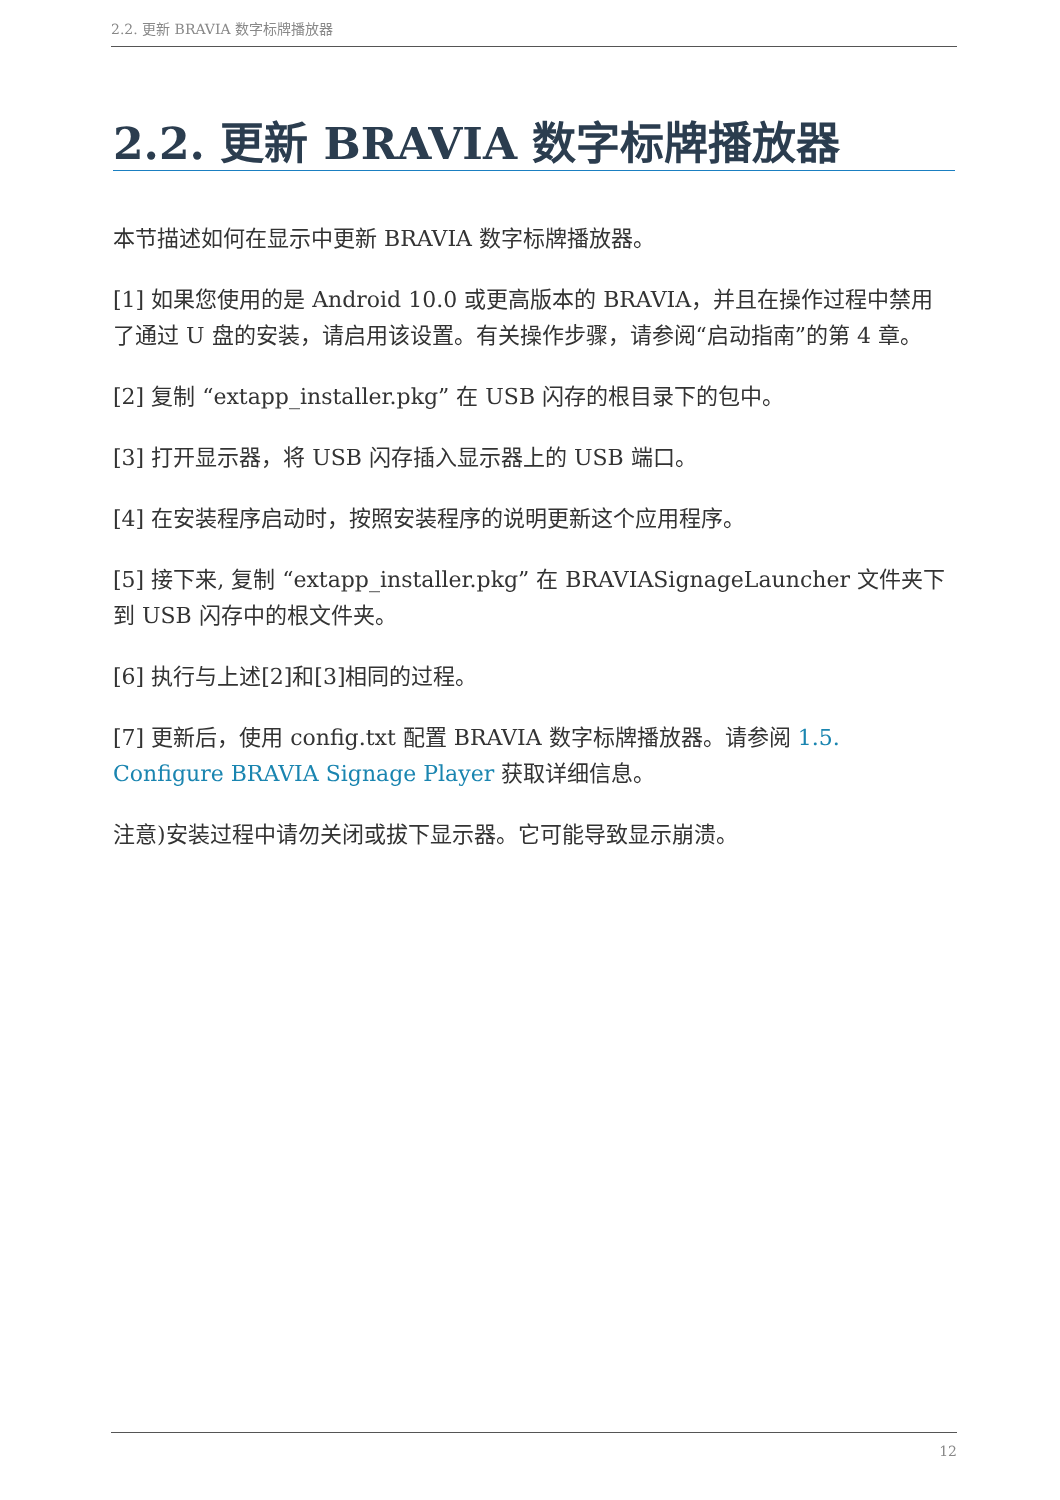2.2. 更新 BRAVIA 数字标牌播放器
2.2. 更新 BRAVIA 数字标牌播放器
本节描述如何在显示中更新 BRAVIA 数字标牌播放器。
[1] 如果您使用的是 Android 10.0 或更高版本的 BRAVIA，并且在操作过程中禁用了通过 U 盘的安装，请启用该设置。有关操作步骤，请参阅“启动指南”的第 4 章。
[2] 复制 “extapp_installer.pkg” 在 USB 闪存的根目录下的包中。
[3] 打开显示器，将 USB 闪存插入显示器上的 USB 端口。
[4] 在安装程序启动时，按照安装程序的说明更新这个应用程序。
[5] 接下来, 复制 “extapp_installer.pkg” 在 BRAVIASignageLauncher 文件夹下到 USB 闪存中的根文件夹。
[6] 执行与上述[2]和[3]相同的过程。
[7] 更新后，使用 config.txt 配置 BRAVIA 数字标牌播放器。请参阅 1.5. Configure BRAVIA Signage Player 获取详细信息。
注意)安装过程中请勿关闭或拔下显示器。它可能导致显示崩溃。
12